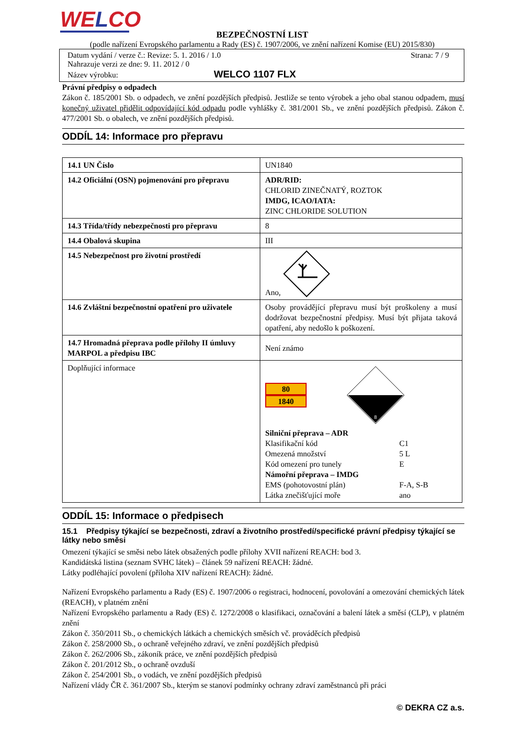WELCO
BEZPEČNOSTNÍ LIST
(podle nařízení Evropského parlamentu a Rady (ES) č. 1907/2006, ve znění nařízení Komise (EU) 2015/830)
Datum vydání / verze č.: Revize: 5. 1. 2016 / 1.0 Strana: 7 / 9
Nahrazuje verzi ze dne: 9. 11. 2012 / 0
Název výrobku: WELCO 1107 FLX
Právní předpisy o odpadech
Zákon č. 185/2001 Sb. o odpadech, ve znění pozdějších předpisů. Jestliže se tento výrobek a jeho obal stanou odpadem, musí konečný uživatel přidělit odpovídající kód odpadu podle vyhlášky č. 381/2001 Sb., ve znění pozdějších předpisů. Zákon č. 477/2001 Sb. o obalech, ve znění pozdějších předpisů.
ODDÍL 14: Informace pro přepravu
| 14.1 UN Číslo | UN1840 |
| 14.2 Oficiální (OSN) pojmenování pro přepravu | ADR/RID: CHLORID ZINEČNATÝ, ROZTOK IMDG, ICAO/IATA: ZINC CHLORIDE SOLUTION |
| 14.3 Třída/třídy nebezpečnosti pro přepravu | 8 |
| 14.4 Obalová skupina | III |
| 14.5 Nebezpečnost pro životní prostředí | Ano, |
| 14.6 Zvláštní bezpečnostní opatření pro uživatele | Osoby provádějící přepravu musí být proškoleny a musí dodržovat bezpečnostní předpisy. Musí být přijata taková opatření, aby nedošlo k poškození. |
| 14.7 Hromadná přeprava podle přílohy II úmluvy MARPOL a předpisu IBC | Není známo |
| Doplňující informace | 80 1840 8 Silniční přeprava – ADR Klasifikační kód C1 Omezená množství 5 L Kód omezení pro tunely E Námořní přeprava – IMDG EMS (pohotovostní plán) F-A, S-B Látka znečišťující moře ano |
ODDÍL 15: Informace o předpisech
15.1 Předpisy týkající se bezpečnosti, zdraví a životního prostředí/specifické právní předpisy týkající se látky nebo směsi
Omezení týkající se směsi nebo látek obsažených podle přílohy XVII nařízení REACH: bod 3.
Kandidátská listina (seznam SVHC látek) – článek 59 nařízení REACH: žádné.
Látky podléhající povolení (příloha XIV nařízení REACH): žádné.
Nařízení Evropského parlamentu a Rady (ES) č. 1907/2006 o registraci, hodnocení, povolování a omezování chemických látek (REACH), v platném znění
Nařízení Evropského parlamentu a Rady (ES) č. 1272/2008 o klasifikaci, označování a balení látek a směsí (CLP), v platném znění
Zákon č. 350/2011 Sb., o chemických látkách a chemických směsích vč. prováděcích předpisů
Zákon č. 258/2000 Sb., o ochraně veřejného zdraví, ve znění pozdějších předpisů
Zákon č. 262/2006 Sb., zákoník práce, ve znění pozdějších předpisů
Zákon č. 201/2012 Sb., o ochraně ovzduší
Zákon č. 254/2001 Sb., o vodách, ve znění pozdějších předpisů
Nařízení vlády ČR č. 361/2007 Sb., kterým se stanoví podmínky ochrany zdraví zaměstnanců při práci
© DEKRA CZ a.s.